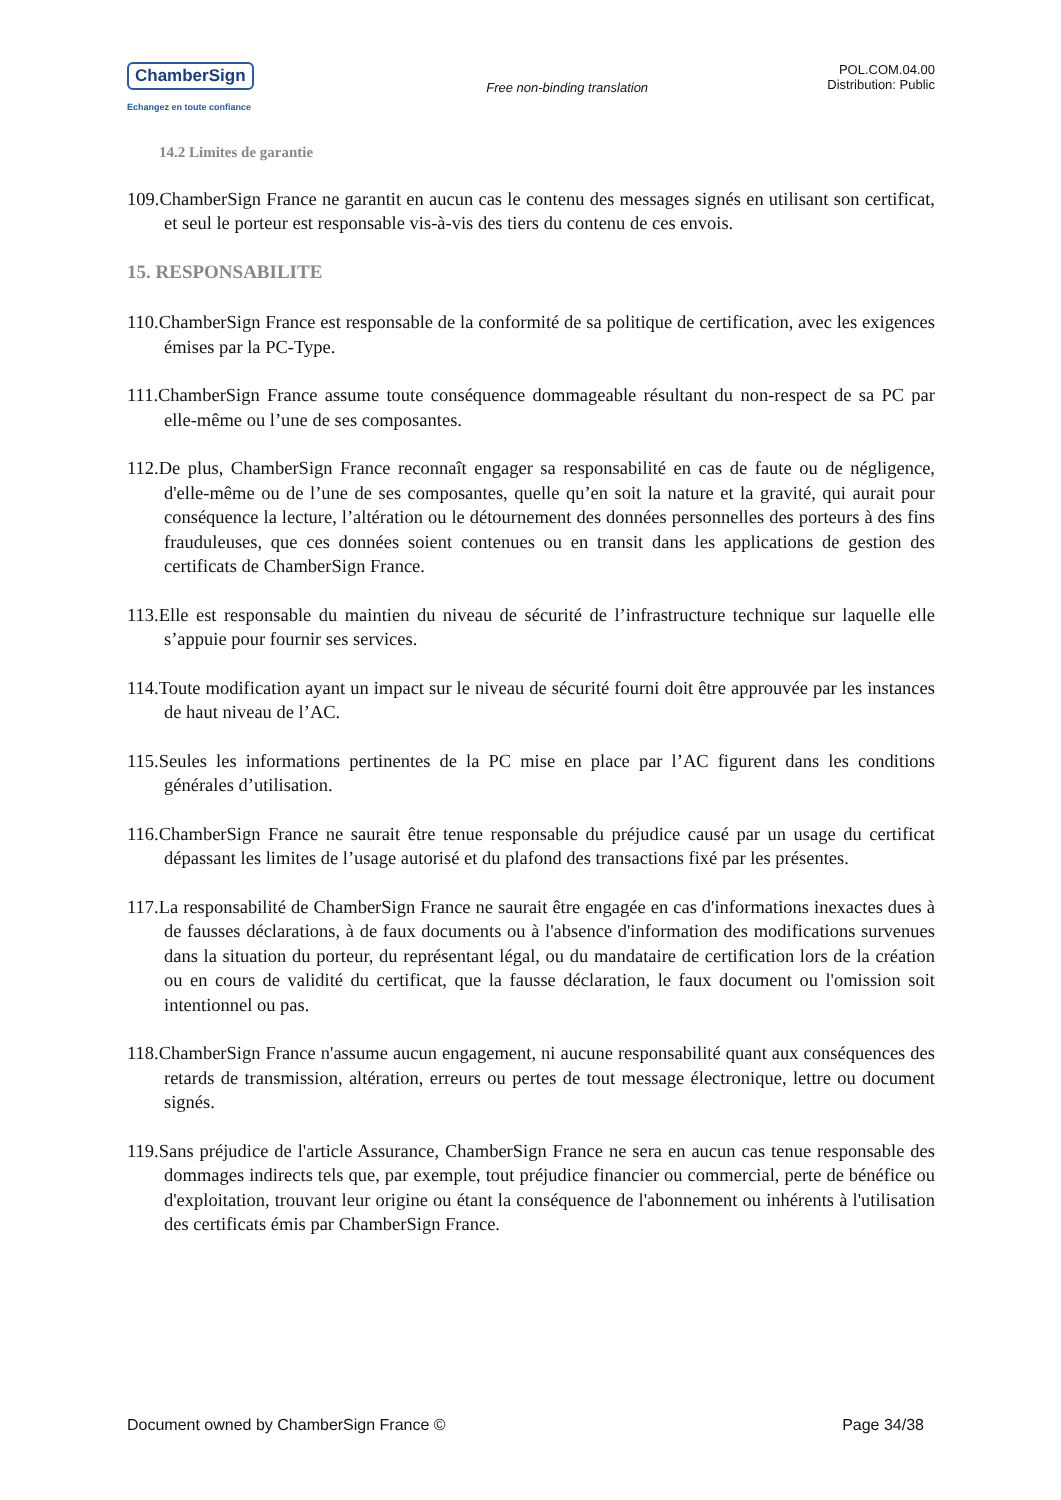ChamberSign
Echangez en toute confiance
Free non-binding translation
POL.COM.04.00
Distribution: Public
14.2 Limites de garantie
109.ChamberSign France ne garantit en aucun cas le contenu des messages signés en utilisant son certificat, et seul le porteur est responsable vis-à-vis des tiers du contenu de ces envois.
15. RESPONSABILITE
110.ChamberSign France est responsable de la conformité de sa politique de certification, avec les exigences émises par la PC-Type.
111.ChamberSign France assume toute conséquence dommageable résultant du non-respect de sa PC par elle-même ou l’une de ses composantes.
112.De plus, ChamberSign France reconnaît engager sa responsabilité en cas de faute ou de négligence, d'elle-même ou de l’une de ses composantes, quelle qu’en soit la nature et la gravité, qui aurait pour conséquence la lecture, l’altération ou le détournement des données personnelles des porteurs à des fins frauduleuses, que ces données soient contenues ou en transit dans les applications de gestion des certificats de ChamberSign France.
113.Elle est responsable du maintien du niveau de sécurité de l’infrastructure technique sur laquelle elle s’appuie pour fournir ses services.
114.Toute modification ayant un impact sur le niveau de sécurité fourni doit être approuvée par les instances de haut niveau de l’AC.
115.Seules les informations pertinentes de la PC mise en place par l’AC figurent dans les conditions générales d’utilisation.
116.ChamberSign France ne saurait être tenue responsable du préjudice causé par un usage du certificat dépassant les limites de l’usage autorisé et du plafond des transactions fixé par les présentes.
117.La responsabilité de ChamberSign France ne saurait être engagée en cas d'informations inexactes dues à de fausses déclarations, à de faux documents ou à l'absence d'information des modifications survenues dans la situation du porteur, du représentant légal, ou du mandataire de certification lors de la création ou en cours de validité du certificat, que la fausse déclaration, le faux document ou l'omission soit intentionnel ou pas.
118.ChamberSign France n'assume aucun engagement, ni aucune responsabilité quant aux conséquences des retards de transmission, altération, erreurs ou pertes de tout message électronique, lettre ou document signés.
119.Sans préjudice de l'article Assurance, ChamberSign France ne sera en aucun cas tenue responsable des dommages indirects tels que, par exemple, tout préjudice financier ou commercial, perte de bénéfice ou d'exploitation, trouvant leur origine ou étant la conséquence de l'abonnement ou inhérents à l'utilisation des certificats émis par ChamberSign France.
Document owned by ChamberSign France © Page 34/38